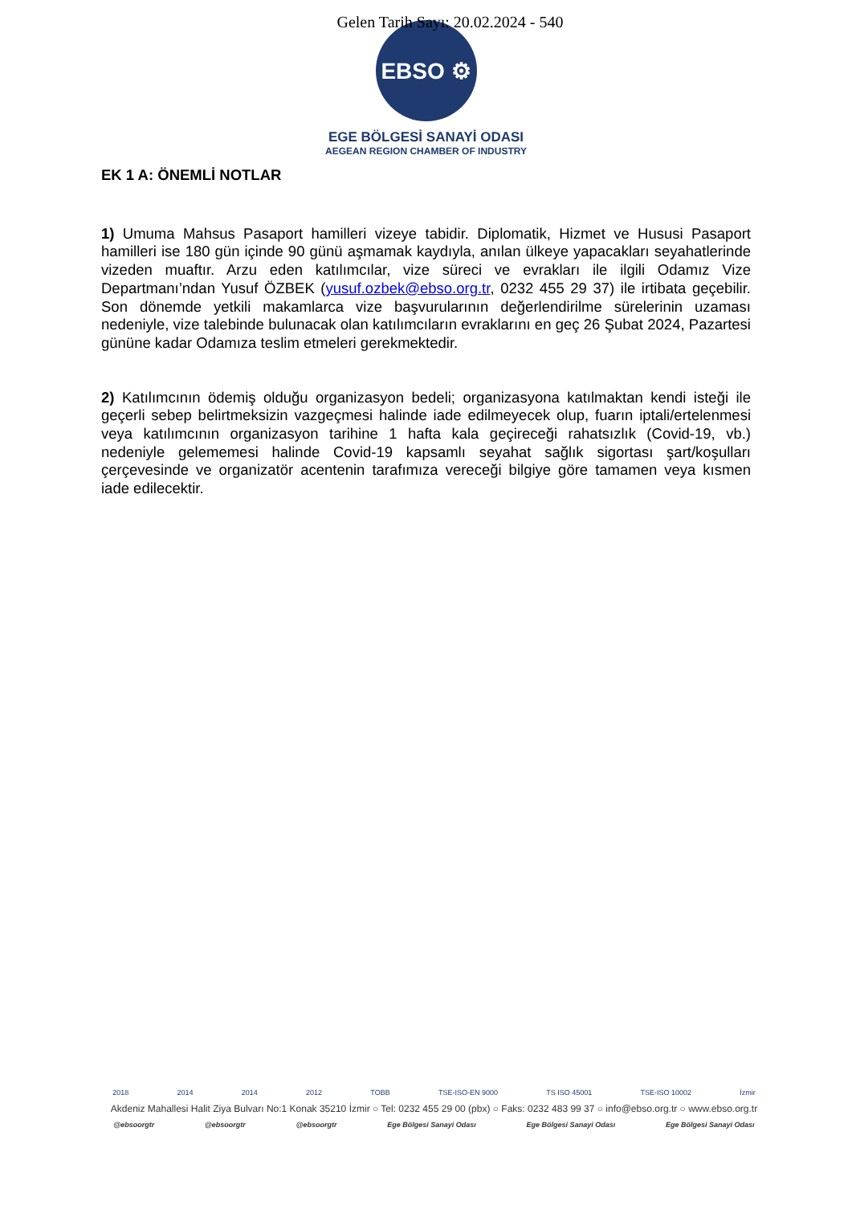Gelen Tarih Sayı: 20.02.2024 - 540
EBSO ⚙
EGE BÖLGESİ SANAYİ ODASI
AEGEAN REGION CHAMBER OF INDUSTRY
EK 1 A: ÖNEMLİ NOTLAR
1) Umuma Mahsus Pasaport hamilleri vizeye tabidir. Diplomatik, Hizmet ve Hususi Pasaport hamilleri ise 180 gün içinde 90 günü aşmamak kaydıyla, anılan ülkeye yapacakları seyahatlerinde vizeden muaftır. Arzu eden katılımcılar, vize süreci ve evrakları ile ilgili Odamız Vize Departmanı’ndan Yusuf ÖZBEK (yusuf.ozbek@ebso.org.tr, 0232 455 29 37) ile irtibata geçebilir. Son dönemde yetkili makamlarca vize başvurularının değerlendirilme sürelerinin uzaması nedeniyle, vize talebinde bulunacak olan katılımcıların evraklarını en geç 26 Şubat 2024, Pazartesi gününe kadar Odamıza teslim etmeleri gerekmektedir.
2) Katılımcının ödemiş olduğu organizasyon bedeli; organizasyona katılmaktan kendi isteği ile geçerli sebep belirtmeksizin vazgeçmesi halinde iade edilmeyecek olup, fuarın iptali/ertelenmesi veya katılımcının organizasyon tarihine 1 hafta kala geçireceği rahatsızlık (Covid-19, vb.) nedeniyle gelememesi halinde Covid-19 kapsamlı seyahat sağlık sigortası şart/koşulları çerçevesinde ve organizatör acentenin tarafımıza vereceği bilgiye göre tamamen veya kısmen iade edilecektir.
2018 2014 2014 2012 TOBB TSE-ISO-EN 9000 TS ISO 45001 TSE-ISO 10002 İzmir
Akdeniz Mahallesi Halit Ziya Bulvarı No:1 Konak 35210 İzmir ○ Tel: 0232 455 29 00 (pbx) ○ Faks: 0232 483 99 37 ○ info@ebso.org.tr ○ www.ebso.org.tr
@ebsoorgtr @ebsoorgtr @ebsoorgtr Ege Bölgesi Sanayi Odası Ege Bölgesi Sanayi Odası Ege Bölgesi Sanayi Odası